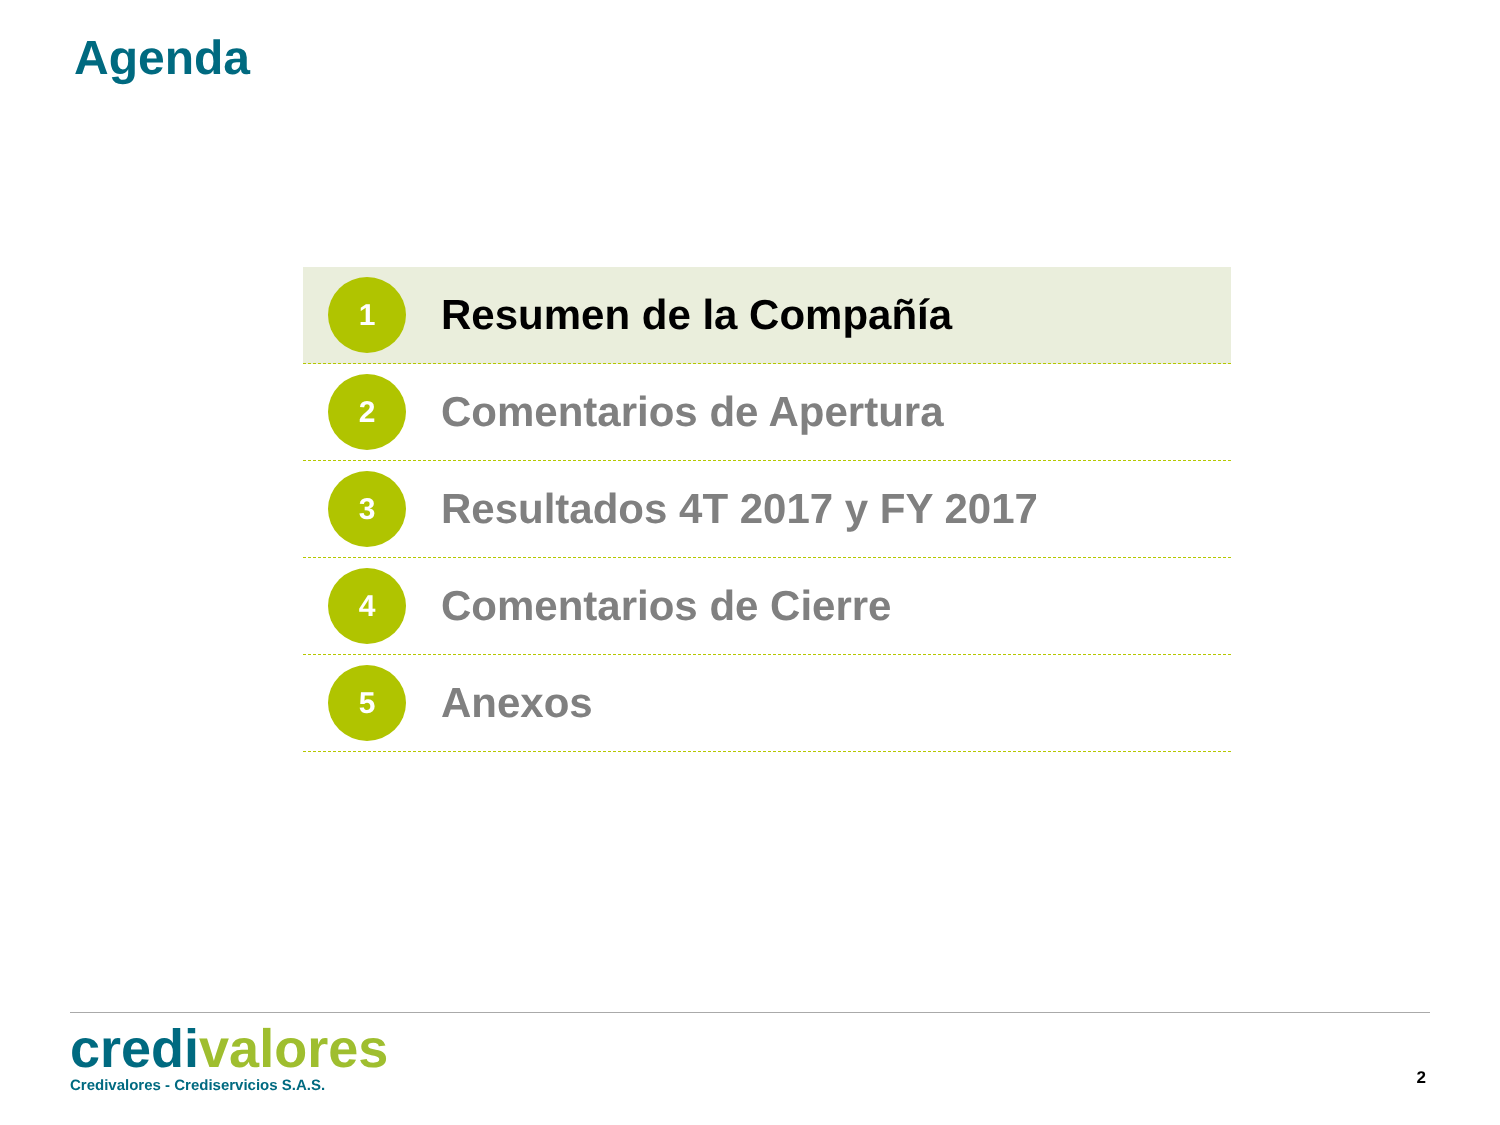Agenda
1
Resumen de la Compañía
2
Comentarios de Apertura
3
Resultados 4T 2017 y FY 2017
4
Comentarios de Cierre
5
Anexos
credi valores
Credivalores - Crediservicios S.A.S.
2